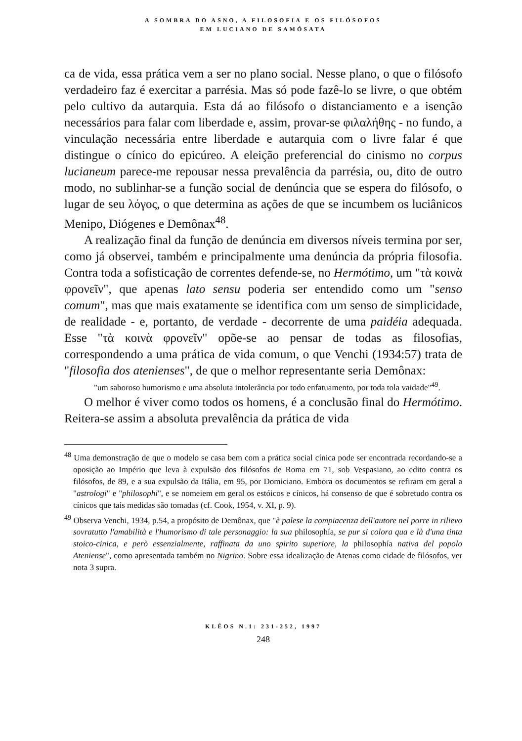A SOMBRA DO ASNO, A FILOSOFIA E OS FILÓSOFOS
EM LUCIANO DE SAMÓSATA
ca de vida, essa prática vem a ser no plano social. Nesse plano, o que o filósofo verdadeiro faz é exercitar a parrésia. Mas só pode fazê-lo se livre, o que obtém pelo cultivo da autarquia. Esta dá ao filósofo o distanciamento e a isenção necessários para falar com liberdade e, assim, provar-se φιλαλήθης - no fundo, a vinculação necessária entre liberdade e autarquia com o livre falar é que distingue o cínico do epicúreo. A eleição preferencial do cinismo no corpus lucianeum parece-me repousar nessa prevalência da parrésia, ou, dito de outro modo, no sublinhar-se a função social de denúncia que se espera do filósofo, o lugar de seu λόγος, o que determina as ações de que se incumbem os luciânicos Menipo, Diógenes e Demônax<sup>48</sup>.
A realização final da função de denúncia em diversos níveis termina por ser, como já observei, também e principalmente uma denúncia da própria filosofia. Contra toda a sofisticação de correntes defende-se, no Hermótimo, um "τὰ κοινὰ φρονεῖν", que apenas lato sensu poderia ser entendido como um "senso comum", mas que mais exatamente se identifica com um senso de simplicidade, de realidade - e, portanto, de verdade - decorrente de uma paidéia adequada. Esse "τὰ κοινὰ φρονεῖν" opõe-se ao pensar de todas as filosofias, correspondendo a uma prática de vida comum, o que Venchi (1934:57) trata de "filosofia dos atenienses", de que o melhor representante seria Demônax:
"um saboroso humorismo e uma absoluta intolerância por todo enfatuamento, por toda tola vaidade"<sup>49</sup>.
O melhor é viver como todos os homens, é a conclusão final do Hermótimo. Reitera-se assim a absoluta prevalência da prática de vida
<sup>48</sup> Uma demonstração de que o modelo se casa bem com a prática social cínica pode ser encontrada recordando-se a oposição ao Império que leva à expulsão dos filósofos de Roma em 71, sob Vespasiano, ao edito contra os filósofos, de 89, e a sua expulsão da Itália, em 95, por Domiciano. Embora os documentos se refiram em geral a "astrologi" e "philosophi", e se nomeiem em geral os estóicos e cínicos, há consenso de que é sobretudo contra os cínicos que tais medidas são tomadas (cf. Cook, 1954, v. XI, p. 9).
<sup>49</sup> Observa Venchi, 1934, p.54, a propósito de Demônax, que "è palese la compiacenza dell'autore nel porre in rilievo sovratutto l'amabilità e l'humorismo di tale personaggio: la sua philosophía, se pur si colora qua e là d'una tinta stoico-cinica, e però essenzialmente, raffinata da uno spirito superiore, la philosophía nativa del popolo Ateniense", como apresentada também no Nigrino. Sobre essa idealização de Atenas como cidade de filósofos, ver nota 3 supra.
KLÉOS N.1: 231-252, 1997
248